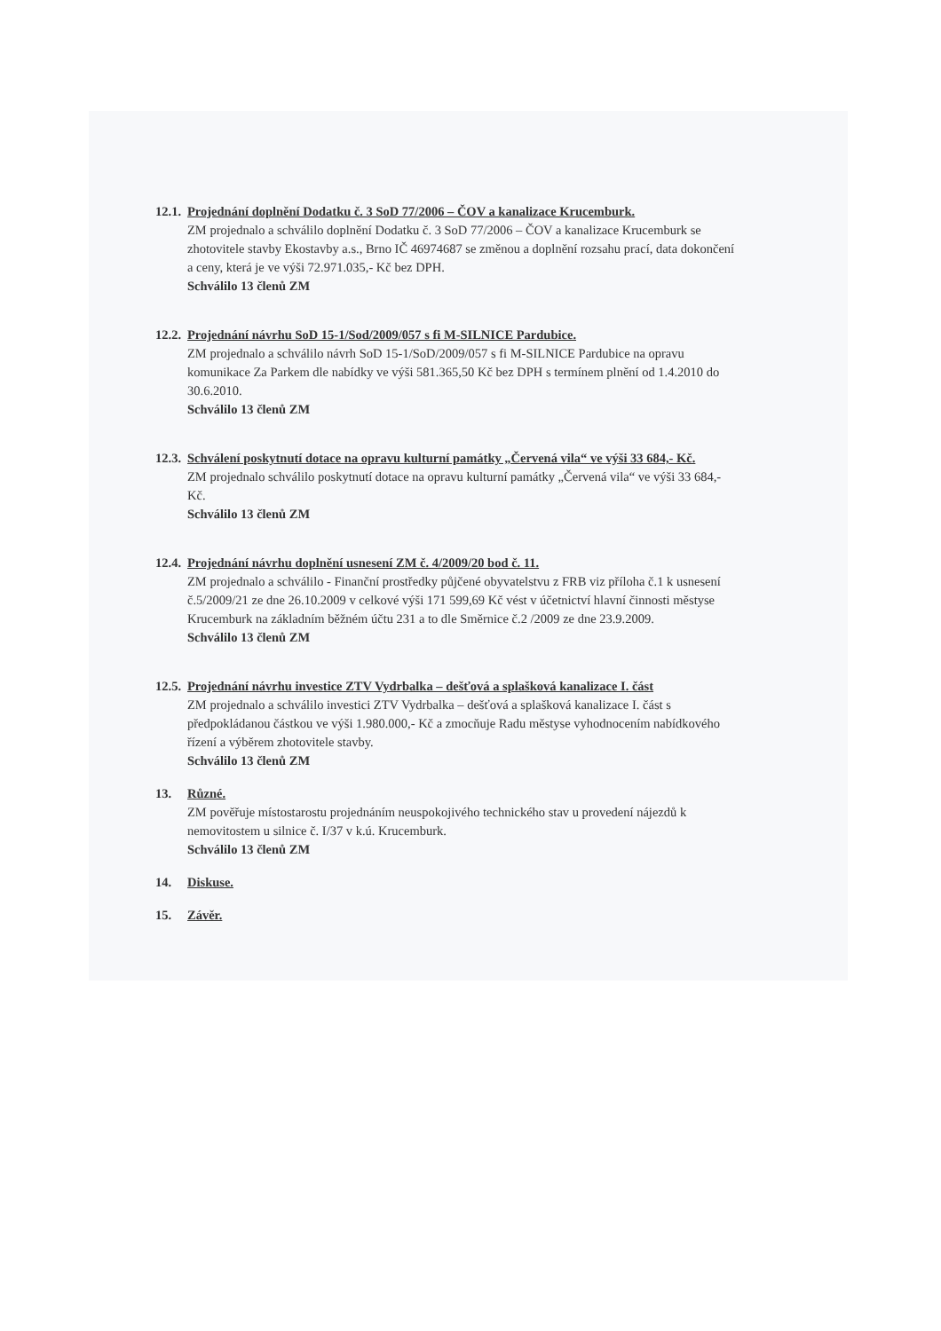12.1.
Projednání doplnění Dodatku č. 3 SoD 77/2006 – ČOV a kanalizace Krucemburk.
ZM projednalo a schválilo doplnění Dodatku č. 3 SoD 77/2006 – ČOV a kanalizace Krucemburk se zhotovitele stavby Ekostavby a.s., Brno IČ 46974687 se změnou a doplnění rozsahu prací, data dokončení a ceny, která je ve výši 72.971.035,- Kč bez DPH.
Schválilo 13 členů ZM
12.2.
Projednání návrhu SoD 15-1/Sod/2009/057 s fi M-SILNICE Pardubice.
ZM projednalo a schválilo návrh SoD 15-1/SoD/2009/057 s fi M-SILNICE Pardubice na opravu komunikace Za Parkem dle nabídky ve výši 581.365,50 Kč bez DPH s termínem plnění od 1.4.2010 do 30.6.2010.
Schválilo 13 členů ZM
12.3.
Schválení poskytnutí dotace na opravu kulturní památky „Červená vila“ ve výši 33 684,- Kč.
ZM projednalo schválilo poskytnutí dotace na opravu kulturní památky „Červená vila“ ve výši 33 684,- Kč.
Schválilo 13 členů ZM
12.4.
Projednání návrhu doplnění usnesení ZM č. 4/2009/20 bod č. 11.
ZM projednalo a schválilo - Finanční prostředky půjčené obyvatelstvu z FRB viz příloha č.1 k usnesení č.5/2009/21 ze dne 26.10.2009 v celkové výši 171 599,69 Kč vést v účetnictví hlavní činnosti městyse Krucemburk na základním běžném účtu 231 a to dle Směrnice č.2 /2009 ze dne 23.9.2009.
Schválilo 13 členů ZM
12.5.
Projednání návrhu investice ZTV Vydrbalka – dešťová a splašková kanalizace I. část
ZM projednalo a schválilo investici ZTV Vydrbalka – dešťová a splašková kanalizace I. část s předpokládanou částkou ve výši 1.980.000,- Kč a zmocňuje Radu městyse vyhodnocením nabídkového řízení a výběrem zhotovitele stavby.
Schválilo 13 členů ZM
13. Různé.
ZM pověřuje místostarostu projednáním neuspokojivého technického stav u provedení nájezdů k nemovitostem u silnice č. I/37 v k.ú. Krucemburk.
Schválilo 13 členů ZM
14. Diskuse.
15. Závěr.